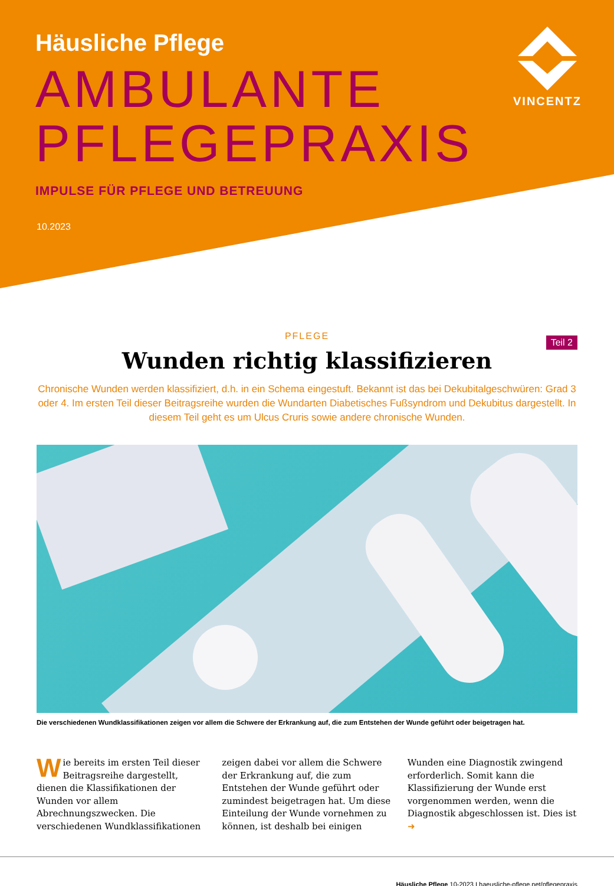Häusliche Pflege
AMBULANTE
PFLEGEPRAXIS
IMPULSE FÜR PFLEGE UND BETREUUNG
10.2023
VINCENTZ
PFLEGE
Teil 2
Wunden richtig klassifizieren
Chronische Wunden werden klassifiziert, d.h. in ein Schema eingestuft. Bekannt ist das bei Dekubitalgeschwüren: Grad 3 oder 4. Im ersten Teil dieser Beitragsreihe wurden die Wundarten Diabetisches Fußsyndrom und Dekubitus dargestellt. In diesem Teil geht es um Ulcus Cruris sowie andere chronische Wunden.
Die verschiedenen Wundklassifikationen zeigen vor allem die Schwere der Erkrankung auf, die zum Entstehen der Wunde geführt oder beigetragen hat.
Wie bereits im ersten Teil dieser Beitragsreihe dargestellt, dienen die Klassifikationen der Wunden vor allem Abrechnungszwecken. Die verschiedenen Wundklassifikationen zeigen dabei vor allem die Schwere der Erkrankung auf, die zum Entstehen der Wunde geführt oder zumindest beigetragen hat. Um diese Einteilung der Wunde vornehmen zu können, ist deshalb bei einigen Wunden eine Diagnostik zwingend erforderlich. Somit kann die Klassifizierung der Wunde erst vorgenommen werden, wenn die Diagnostik abgeschlossen ist. Dies ist ➜
Häusliche Pflege 10-2023 I haeusliche-pflege.net/pflegepraxis